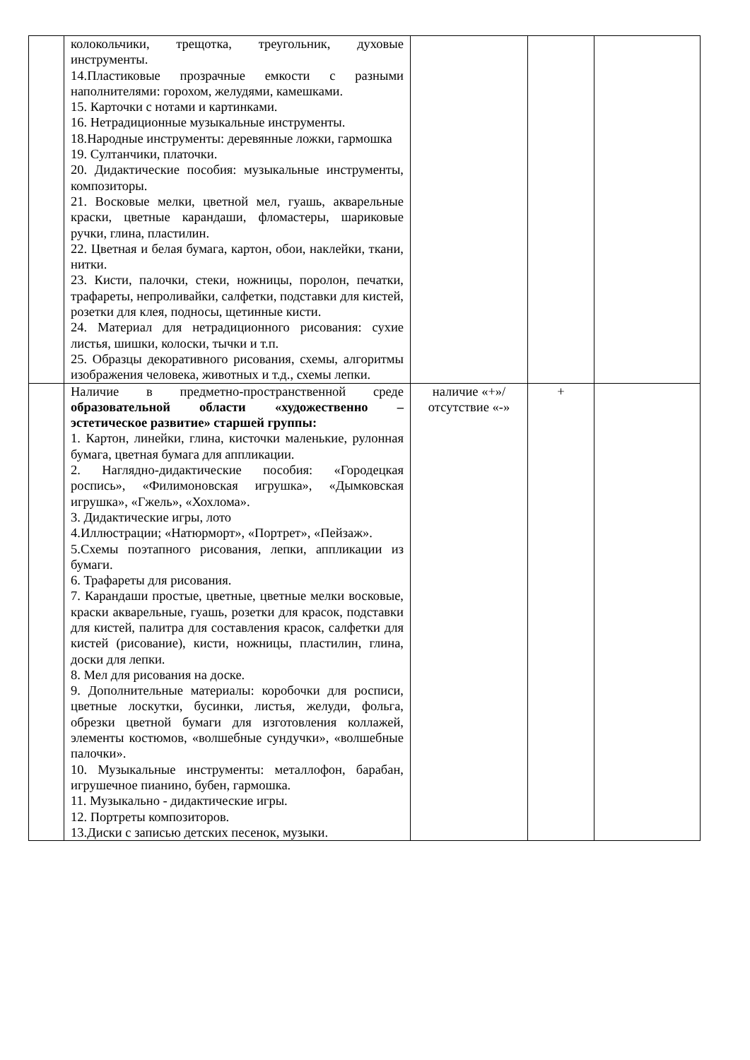| | колокольчики, трещотка, треугольник, духовые инструменты. 14.Пластиковые прозрачные емкости с разными наполнителями: горохом, желудями, камешками. 15. Карточки с нотами и картинками. 16. Нетрадиционные музыкальные инструменты. 18.Народные инструменты: деревянные ложки, гармошка 19. Султанчики, платочки. 20. Дидактические пособия: музыкальные инструменты, композиторы. 21. Восковые мелки, цветной мел, гуашь, акварельные краски, цветные карандаши, фломастеры, шариковые ручки, глина, пластилин. 22. Цветная и белая бумага, картон, обои, наклейки, ткани, нитки. 23. Кисти, палочки, стеки, ножницы, поролон, печатки, трафареты, непроливайки, салфетки, подставки для кистей, розетки для клея, подносы, щетинные кисти. 24. Материал для нетрадиционного рисования: сухие листья, шишки, колоски, тычки и т.п. 25. Образцы декоративного рисования, схемы, алгоритмы изображения человека, животных и т.д., схемы лепки. | | | |
| | Наличие в предметно-пространственной среде образовательной области «художественно – эстетическое развитие» старшей группы: 1. Картон, линейки, глина, кисточки маленькие, рулонная бумага, цветная бумага для аппликации. 2. Наглядно-дидактические пособия: «Городецкая роспись», «Филимоновская игрушка», «Дымковская игрушка», «Гжель», «Хохлома». 3. Дидактические игры, лото 4.Иллюстрации; «Натюрморт», «Портрет», «Пейзаж». 5.Схемы поэтапного рисования, лепки, аппликации из бумаги. 6. Трафареты для рисования. 7. Карандаши простые, цветные, цветные мелки восковые, краски акварельные, гуашь, розетки для красок, подставки для кистей, палитра для составления красок, салфетки для кистей (рисование), кисти, ножницы, пластилин, глина, доски для лепки. 8. Мел для рисования на доске. 9. Дополнительные материалы: коробочки для росписи, цветные лоскутки, бусинки, листья, желуди, фольга, обрезки цветной бумаги для изготовления коллажей, элементы костюмов, «волшебные сундучки», «волшебные палочки». 10. Музыкальные инструменты: металлофон, барабан, игрушечное пианино, бубен, гармошка. 11. Музыкально - дидактические игры. 12. Портреты композиторов. 13.Диски с записью детских песенок, музыки. | наличие «+»/ отсутствие «-» | + | |